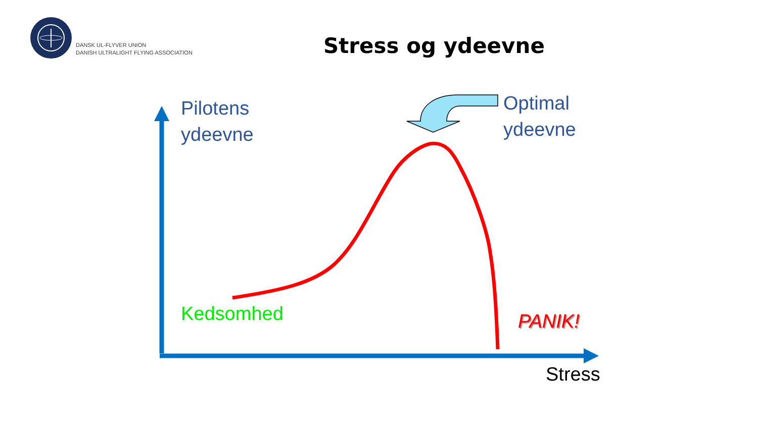DANSK UL-FLYVER UNION
DANISH ULTRALIGHT FLYING ASSOCIATION
Stress og ydeevne
Pilotens
ydeevne
Optimal
ydeevne
Kedsomhed PANIK!
Stress